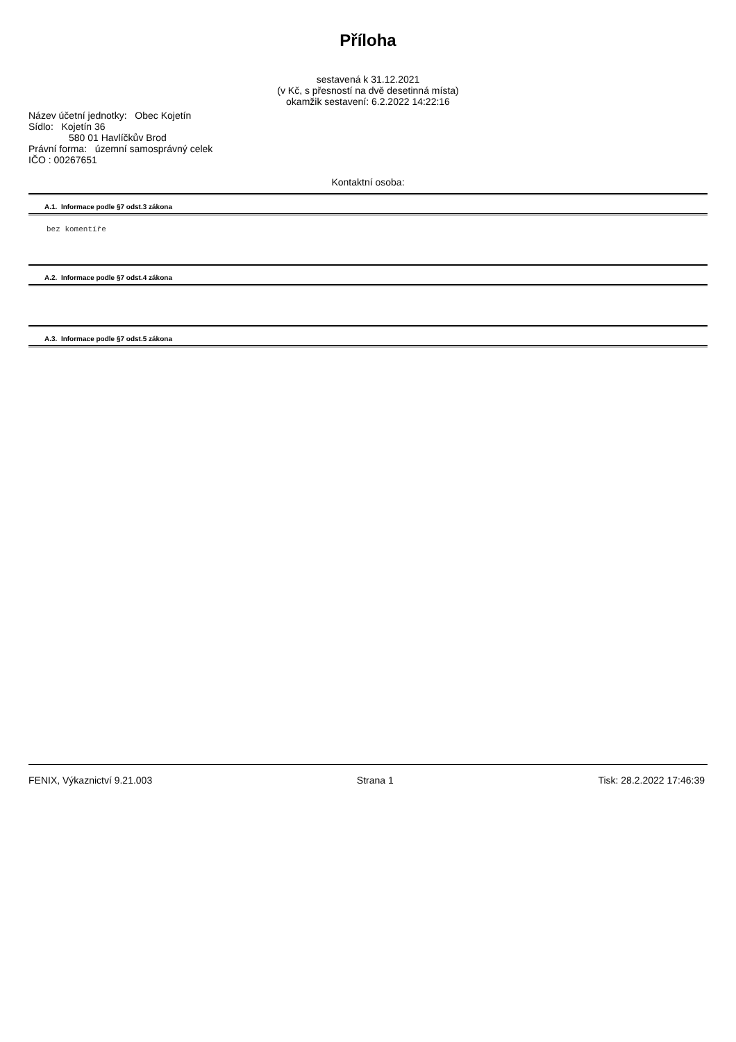Příloha
sestavená k 31.12.2021
(v Kč, s přesností na dvě desetinná místa)
okamžik sestavení: 6.2.2022 14:22:16
Název účetní jednotky: Obec Kojetín
Sídlo: Kojetín 36
580 01 Havlíčkův Brod
Právní forma: územní samosprávný celek
IČO : 00267651
Kontaktní osoba:
A.1. Informace podle §7 odst.3 zákona
bez komentíře
A.2. Informace podle §7 odst.4 zákona
A.3. Informace podle §7 odst.5 zákona
FENIX, Výkaznictví 9.21.003 Strana 1 Tisk: 28.2.2022 17:46:39